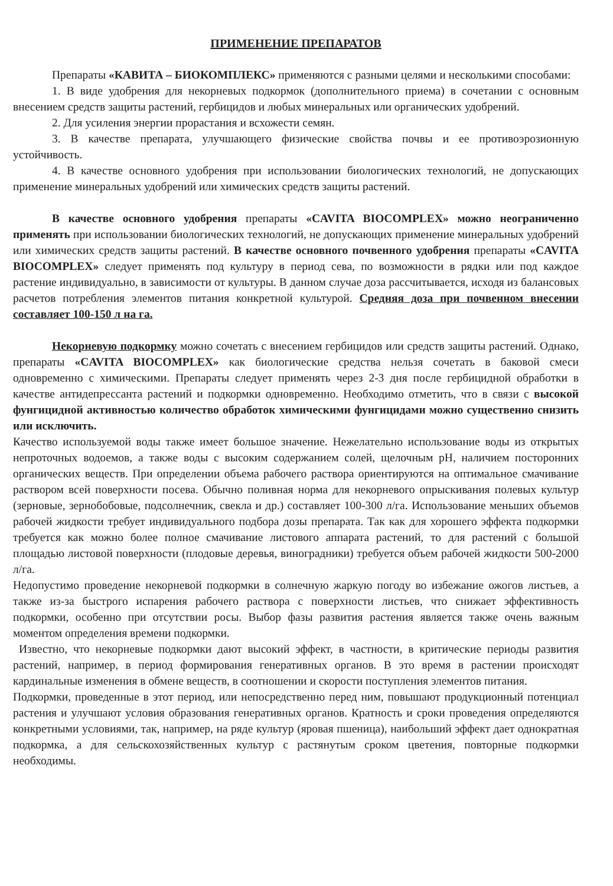ПРИМЕНЕНИЕ ПРЕПАРАТОВ
Препараты «КАВИТА – БИОКОМПЛЕКС» применяются с разными целями и несколькими способами:
1. В виде удобрения для некорневых подкормок (дополнительного приема) в сочетании с основным внесением средств защиты растений, гербицидов и любых минеральных или органических удобрений.
2. Для усиления энергии прорастания и всхожести семян.
3. В качестве препарата, улучшающего физические свойства почвы и ее противоэрозионную устойчивость.
4. В качестве основного удобрения при использовании биологических технологий, не допускающих применение минеральных удобрений или химических средств защиты растений.
В качестве основного удобрения препараты «CAVITA BIOCOMPLEX» можно неограниченно применять при использовании биологических технологий, не допускающих применение минеральных удобрений или химических средств защиты растений. В качестве основного почвенного удобрения препараты «CAVITA BIOCOMPLEX» следует применять под культуру в период сева, по возможности в рядки или под каждое растение индивидуально, в зависимости от культуры. В данном случае доза рассчитывается, исходя из балансовых расчетов потребления элементов питания конкретной культурой. Средняя доза при почвенном внесении составляет 100-150 л на га.
Некорневую подкормку можно сочетать с внесением гербицидов или средств защиты растений. Однако, препараты «CAVITA BIOCOMPLEX» как биологические средства нельзя сочетать в баковой смеси одновременно с химическими. Препараты следует применять через 2-3 дня после гербицидной обработки в качестве антидепрессанта растений и подкормки одновременно. Необходимо отметить, что в связи с высокой фунгицидной активностью количество обработок химическими фунгицидами можно существенно снизить или исключить.
Качество используемой воды также имеет большое значение. Нежелательно использование воды из открытых непроточных водоемов, а также воды с высоким содержанием солей, щелочным pH, наличием посторонних органических веществ. При определении объема рабочего раствора ориентируются на оптимальное смачивание раствором всей поверхности посева. Обычно поливная норма для некорневого опрыскивания полевых культур (зерновые, зернобобовые, подсолнечник, свекла и др.) составляет 100-300 л/га. Использование меньших объемов рабочей жидкости требует индивидуального подбора дозы препарата. Так как для хорошего эффекта подкормки требуется как можно более полное смачивание листового аппарата растений, то для растений с большой площадью листовой поверхности (плодовые деревья, виноградники) требуется объем рабочей жидкости 500-2000 л/га.
Недопустимо проведение некорневой подкормки в солнечную жаркую погоду во избежание ожогов листьев, а также из-за быстрого испарения рабочего раствора с поверхности листьев, что снижает эффективность подкормки, особенно при отсутствии росы. Выбор фазы развития растения является также очень важным моментом определения времени подкормки.
Известно, что некорневые подкормки дают высокий эффект, в частности, в критические периоды развития растений, например, в период формирования генеративных органов. В это время в растении происходят кардинальные изменения в обмене веществ, в соотношении и скорости поступления элементов питания.
Подкормки, проведенные в этот период, или непосредственно перед ним, повышают продукционный потенциал растения и улучшают условия образования генеративных органов. Кратность и сроки проведения определяются конкретными условиями, так, например, на ряде культур (яровая пшеница), наибольший эффект дает однократная подкормка, а для сельскохозяйственных культур с растянутым сроком цветения, повторные подкормки необходимы.